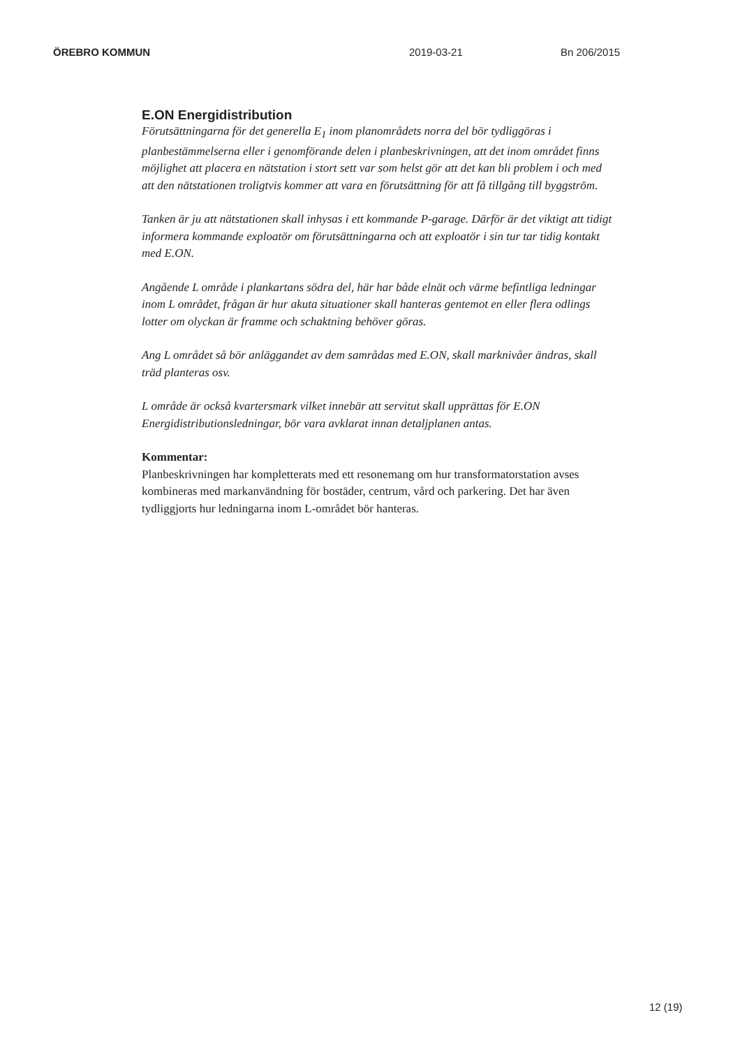ÖREBRO KOMMUN 2019-03-21 Bn 206/2015
E.ON Energidistribution
Förutsättningarna för det generella E<sub>1</sub> inom planområdets norra del bör tydliggöras i planbestämmelserna eller i genomförande delen i planbeskrivningen, att det inom området finns möjlighet att placera en nätstation i stort sett var som helst gör att det kan bli problem i och med att den nätstationen troligtvis kommer att vara en förutsättning för att få tillgång till byggström.
Tanken är ju att nätstationen skall inhysas i ett kommande P-garage. Därför är det viktigt att tidigt informera kommande exploatör om förutsättningarna och att exploatör i sin tur tar tidig kontakt med E.ON.
Angående L område i plankartans södra del, här har både elnät och värme befintliga ledningar inom L området, frågan är hur akuta situationer skall hanteras gentemot en eller flera odlings lotter om olyckan är framme och schaktning behöver göras.
Ang L området så bör anläggandet av dem samrådas med E.ON, skall marknivåer ändras, skall träd planteras osv.
L område är också kvartersmark vilket innebär att servitut skall upprättas för E.ON Energidistributionsledningar, bör vara avklarat innan detaljplanen antas.
Kommentar:
Planbeskrivningen har kompletterats med ett resonemang om hur transformatorstation avses kombineras med markanvändning för bostäder, centrum, vård och parkering. Det har även tydliggjorts hur ledningarna inom L-området bör hanteras.
12 (19)